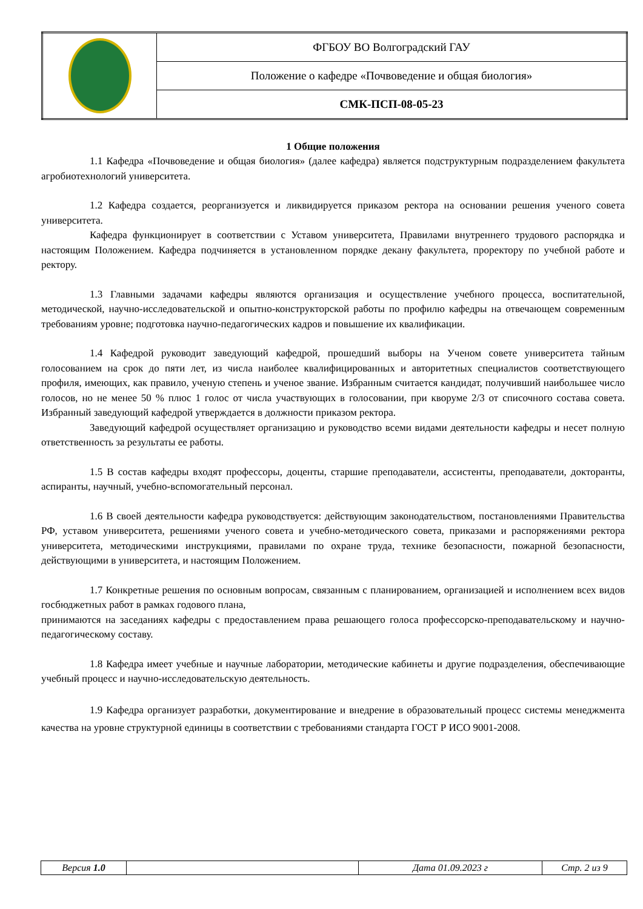| | ФГБОУ ВО Волгоградский ГАУ |
| | Положение о кафедре «Почвоведение и общая биология» |
| | СМК-ПСП-08-05-23 |
1 Общие положения
1.1 Кафедра «Почвоведение и общая биология» (далее кафедра) является подструктурным подразделением факультета агробиотехнологий университета.
1.2 Кафедра создается, реорганизуется и ликвидируется приказом ректора на основании решения ученого совета университета.
Кафедра функционирует в соответствии с Уставом университета, Правилами внутреннего трудового распорядка и настоящим Положением. Кафедра подчиняется в установленном порядке декану факультета, проректору по учебной работе и ректору.
1.3 Главными задачами кафедры являются организация и осуществление учебного процесса, воспитательной, методической, научно-исследовательской и опытно-конструкторской работы по профилю кафедры на отвечающем современным требованиям уровне; подготовка научно-педагогических кадров и повышение их квалификации.
1.4 Кафедрой руководит заведующий кафедрой, прошедший выборы на Ученом совете университета тайным голосованием на срок до пяти лет, из числа наиболее квалифицированных и авторитетных специалистов соответствующего профиля, имеющих, как правило, ученую степень и ученое звание. Избранным считается кандидат, получивший наибольшее число голосов, но не менее 50 % плюс 1 голос от числа участвующих в голосовании, при кворуме 2/3 от списочного состава совета. Избранный заведующий кафедрой утверждается в должности приказом ректора.
Заведующий кафедрой осуществляет организацию и руководство всеми видами деятельности кафедры и несет полную ответственность за результаты ее работы.
1.5 В состав кафедры входят профессоры, доценты, старшие преподаватели, ассистенты, преподаватели, докторанты, аспиранты, научный, учебно-вспомогательный персонал.
1.6 В своей деятельности кафедра руководствуется: действующим законодательством, постановлениями Правительства РФ, уставом университета, решениями ученого совета и учебно-методического совета, приказами и распоряжениями ректора университета, методическими инструкциями, правилами по охране труда, технике безопасности, пожарной безопасности, действующими в университета, и настоящим Положением.
1.7 Конкретные решения по основным вопросам, связанным с планированием, организацией и исполнением всех видов госбюджетных работ в рамках годового плана,
принимаются на заседаниях кафедры с предоставлением права решающего голоса профессорско-преподавательскому и научно-педагогическому составу.
1.8 Кафедра имеет учебные и научные лаборатории, методические кабинеты и другие подразделения, обеспечивающие учебный процесс и научно-исследовательскую деятельность.
1.9 Кафедра организует разработки, документирование и внедрение в образовательный процесс системы менеджмента качества на уровне структурной единицы в соответствии с требованиями стандарта ГОСТ Р ИСО 9001-2008.
| Версия 1.0 | | Дата 01.09.2023 г | Стр. 2 из 9 |